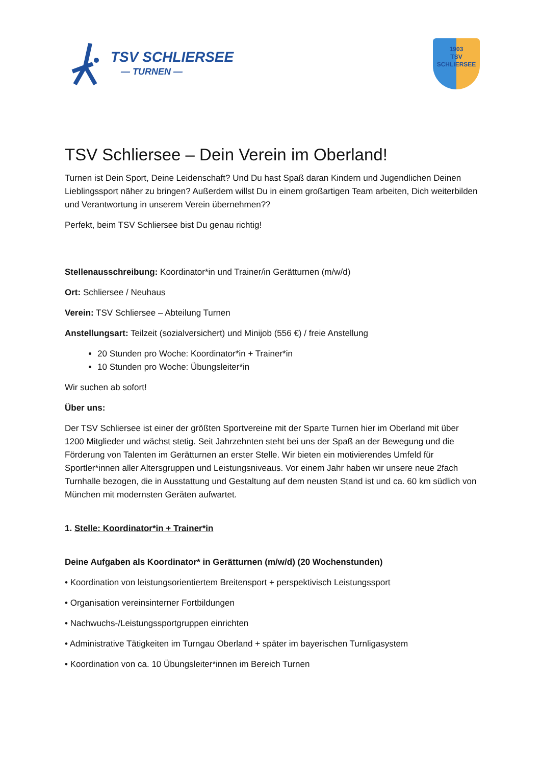TSV SCHLIERSEE
— TURNEN —
1903
TSV
SCHLIERSEE
TSV Schliersee – Dein Verein im Oberland!
Turnen ist Dein Sport, Deine Leidenschaft? Und Du hast Spaß daran Kindern und Jugendlichen Deinen Lieblingssport näher zu bringen? Außerdem willst Du in einem großartigen Team arbeiten, Dich weiterbilden und Verantwortung in unserem Verein übernehmen??
Perfekt, beim TSV Schliersee bist Du genau richtig!
Stellenausschreibung: Koordinator*in und Trainer/in Gerätturnen (m/w/d)
Ort: Schliersee / Neuhaus
Verein: TSV Schliersee – Abteilung Turnen
Anstellungsart: Teilzeit (sozialversichert) und Minijob (556 €) / freie Anstellung
20 Stunden pro Woche: Koordinator*in + Trainer*in
10 Stunden pro Woche: Übungsleiter*in
Wir suchen ab sofort!
Über uns:
Der TSV Schliersee ist einer der größten Sportvereine mit der Sparte Turnen hier im Oberland mit über 1200 Mitglieder und wächst stetig. Seit Jahrzehnten steht bei uns der Spaß an der Bewegung und die Förderung von Talenten im Gerätturnen an erster Stelle. Wir bieten ein motivierendes Umfeld für Sportler*innen aller Altersgruppen und Leistungsniveaus. Vor einem Jahr haben wir unsere neue 2fach Turnhalle bezogen, die in Ausstattung und Gestaltung auf dem neusten Stand ist und ca. 60 km südlich von München mit modernsten Geräten aufwartet.
1. Stelle: Koordinator*in + Trainer*in
Deine Aufgaben als Koordinator* in Gerätturnen (m/w/d) (20 Wochenstunden)
• Koordination von leistungsorientiertem Breitensport + perspektivisch Leistungssport
• Organisation vereinsinterner Fortbildungen
• Nachwuchs-/Leistungssportgruppen einrichten
• Administrative Tätigkeiten im Turngau Oberland + später im bayerischen Turnligasystem
• Koordination von ca. 10 Übungsleiter*innen im Bereich Turnen